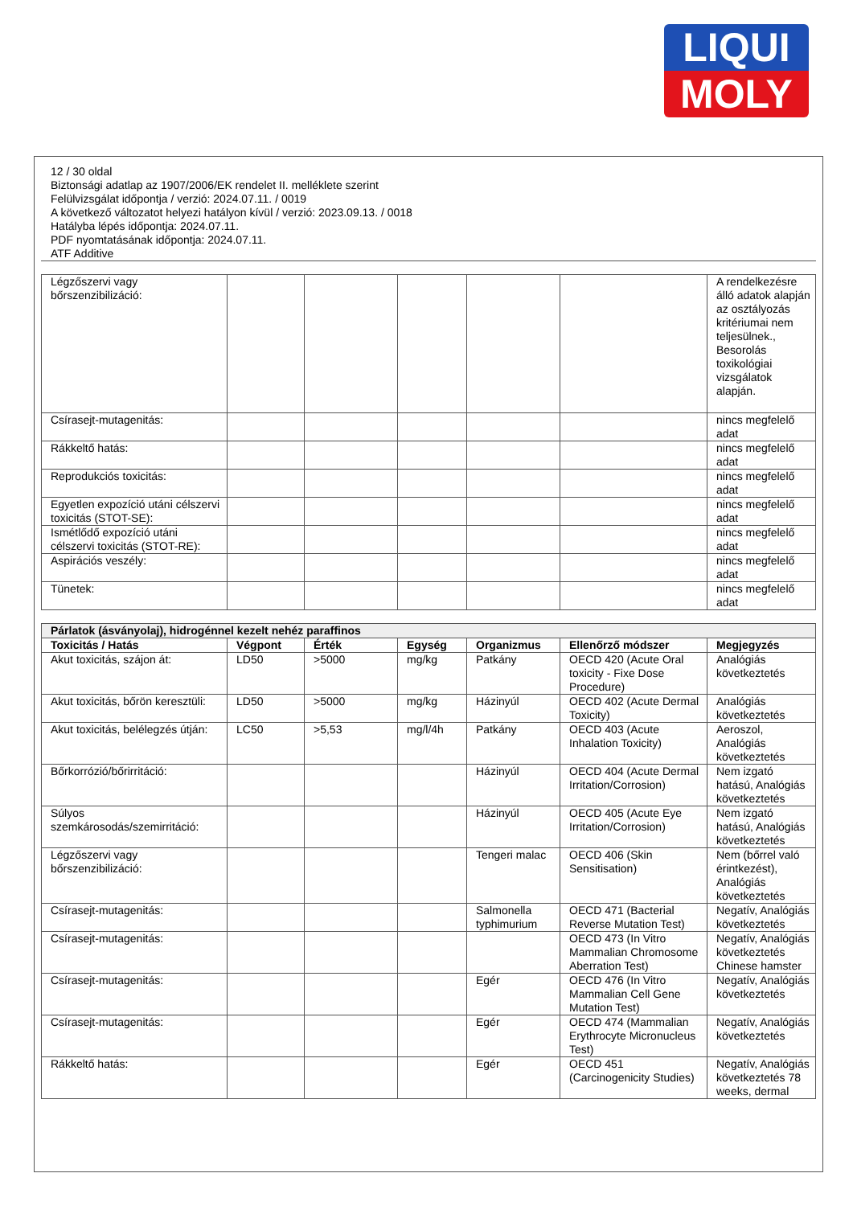LIQUI
MOLY
12 / 30 oldal
Biztonsági adatlap az 1907/2006/EK rendelet II. melléklete szerint
Felülvizsgálat időpontja / verzió: 2024.07.11. / 0019
A következő változatot helyezi hatályon kívül / verzió: 2023.09.13. / 0018
Hatályba lépés időpontja: 2024.07.11.
PDF nyomtatásának időpontja: 2024.07.11.
ATF Additive
| Légzőszervi vagy bőrszenzibilizáció: | | | | | | A rendelkezésre álló adatok alapján az osztályozás kritériumai nem teljesülnek., Besorolás toxikológiai vizsgálatok alapján. |
| Csírasejt-mutagenitás: | | | | | | nincs megfelelő adat |
| Rákkeltő hatás: | | | | | | nincs megfelelő adat |
| Reprodukciós toxicitás: | | | | | | nincs megfelelő adat |
| Egyetlen expozíció utáni célszervi toxicitás (STOT-SE): | | | | | | nincs megfelelő adat |
| Ismétlődő expozíció utáni célszervi toxicitás (STOT-RE): | | | | | | nincs megfelelő adat |
| Aspirációs veszély: | | | | | | nincs megfelelő adat |
| Tünetek: | | | | | | nincs megfelelő adat |
| Párlatok (ásványolaj), hidrogénnel kezelt nehéz paraffinos | | | | | | |
| Toxicitás / Hatás | Végpont | Érték | Egység | Organizmus | Ellenőrző módszer | Megjegyzés |
| Akut toxicitás, szájon át: | LD50 | >5000 | mg/kg | Patkány | OECD 420 (Acute Oral toxicity - Fixe Dose Procedure) | Analógiás következtetés |
| Akut toxicitás, bőrön keresztüli: | LD50 | >5000 | mg/kg | Házinyúl | OECD 402 (Acute Dermal Toxicity) | Analógiás következtetés |
| Akut toxicitás, belélegzés útján: | LC50 | >5,53 | mg/l/4h | Patkány | OECD 403 (Acute Inhalation Toxicity) | Aeroszol, Analógiás következtetés |
| Bőrkorrózió/bőrirritáció: | | | | Házinyúl | OECD 404 (Acute Dermal Irritation/Corrosion) | Nem izgató hatású, Analógiás következtetés |
| Súlyos szemkárosodás/szemirritáció: | | | | Házinyúl | OECD 405 (Acute Eye Irritation/Corrosion) | Nem izgató hatású, Analógiás következtetés |
| Légzőszervi vagy bőrszenzibilizáció: | | | | Tengeri malac | OECD 406 (Skin Sensitisation) | Nem (bőrrel való érintkezést), Analógiás következtetés |
| Csírasejt-mutagenitás: | | | | Salmonella typhimurium | OECD 471 (Bacterial Reverse Mutation Test) | Negatív, Analógiás következtetés |
| Csírasejt-mutagenitás: | | | | | OECD 473 (In Vitro Mammalian Chromosome Aberration Test) | Negatív, Analógiás következtetés Chinese hamster |
| Csírasejt-mutagenitás: | | | | Egér | OECD 476 (In Vitro Mammalian Cell Gene Mutation Test) | Negatív, Analógiás következtetés |
| Csírasejt-mutagenitás: | | | | Egér | OECD 474 (Mammalian Erythrocyte Micronucleus Test) | Negatív, Analógiás következtetés |
| Rákkeltő hatás: | | | | Egér | OECD 451 (Carcinogenicity Studies) | Negatív, Analógiás következtetés 78 weeks, dermal |